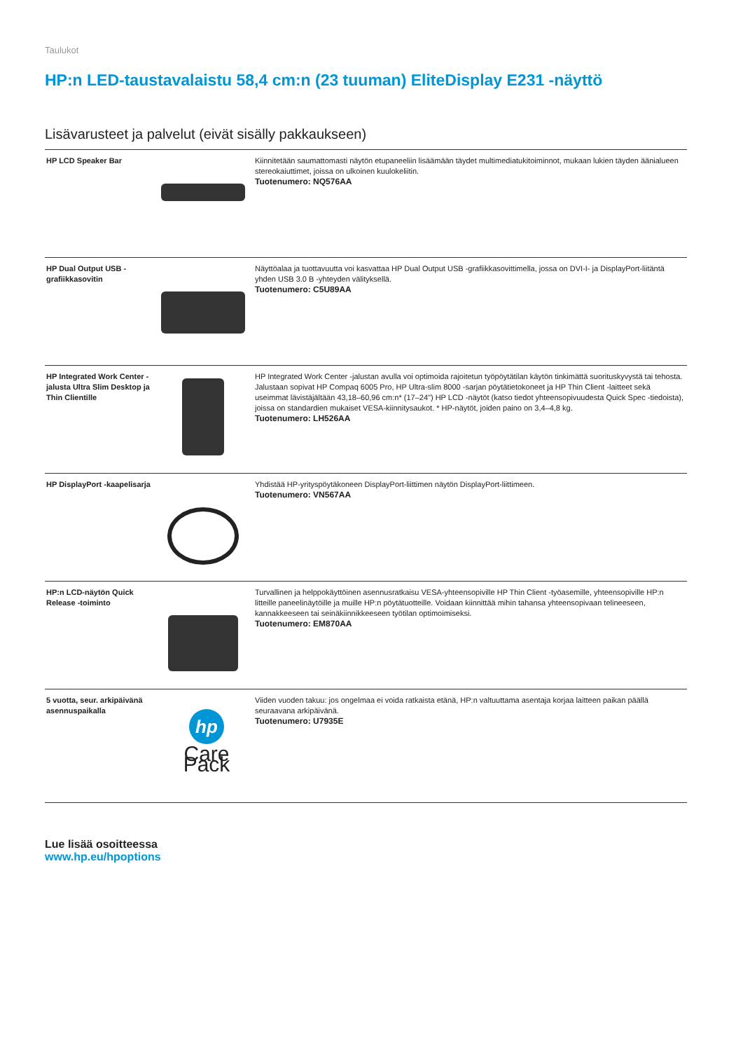Taulukot
HP:n LED-taustavalaistu 58,4 cm:n (23 tuuman) EliteDisplay E231 -näyttö
Lisävarusteet ja palvelut (eivät sisälly pakkaukseen)
| HP LCD Speaker Bar | | Kiinnitetään saumattomasti näytön etupaneeliin lisäämään täydet multimediatukitoiminnot, mukaan lukien täyden äänialueen stereokaiuttimet, joissa on ulkoinen kuulokeliitin. Tuotenumero: NQ576AA |
| HP Dual Output USB -grafiikkasovitin | | Näyttöalaa ja tuottavuutta voi kasvattaa HP Dual Output USB -grafiikkasovittimella, jossa on DVI-I- ja DisplayPort-liitäntä yhden USB 3.0 B -yhteyden välityksellä. Tuotenumero: C5U89AA |
| HP Integrated Work Center -jalusta Ultra Slim Desktop ja Thin Clientille | | HP Integrated Work Center -jalustan avulla voi optimoida rajoitetun työpöytätilan käytön tinkimättä suorituskyvystä tai tehosta. Jalustaan sopivat HP Compaq 6005 Pro, HP Ultra-slim 8000 -sarjan pöytätietokoneet ja HP Thin Client -laitteet sekä useimmat lävistäjältään 43,18–60,96 cm:n* (17–24") HP LCD -näytöt (katso tiedot yhteensopivuudesta Quick Spec -tiedoista), joissa on standardien mukaiset VESA-kiinnitysaukot. * HP-näytöt, joiden paino on 3,4–4,8 kg. Tuotenumero: LH526AA |
| HP DisplayPort -kaapelisarja | | Yhdistää HP-yrityspöytäkoneen DisplayPort-liittimen näytön DisplayPort-liittimeen. Tuotenumero: VN567AA |
| HP:n LCD-näytön Quick Release -toiminto | | Turvallinen ja helppokäyttöinen asennusratkaisu VESA-yhteensopiville HP Thin Client -työasemille, yhteensopiville HP:n litteille paneelinäytöille ja muille HP:n pöytätuotteille. Voidaan kiinnittää mihin tahansa yhteensopivaan telineeseen, kannakkeeseen tai seinäkiinnikkeeseen työtilan optimoimiseksi. Tuotenumero: EM870AA |
| 5 vuotta, seur. arkipäivänä asennuspaikalla | hp Care Pack | Viiden vuoden takuu: jos ongelmaa ei voida ratkaista etänä, HP:n valtuuttama asentaja korjaa laitteen paikan päällä seuraavana arkipäivänä. Tuotenumero: U7935E |
Lue lisää osoitteessa
www.hp.eu/hpoptions